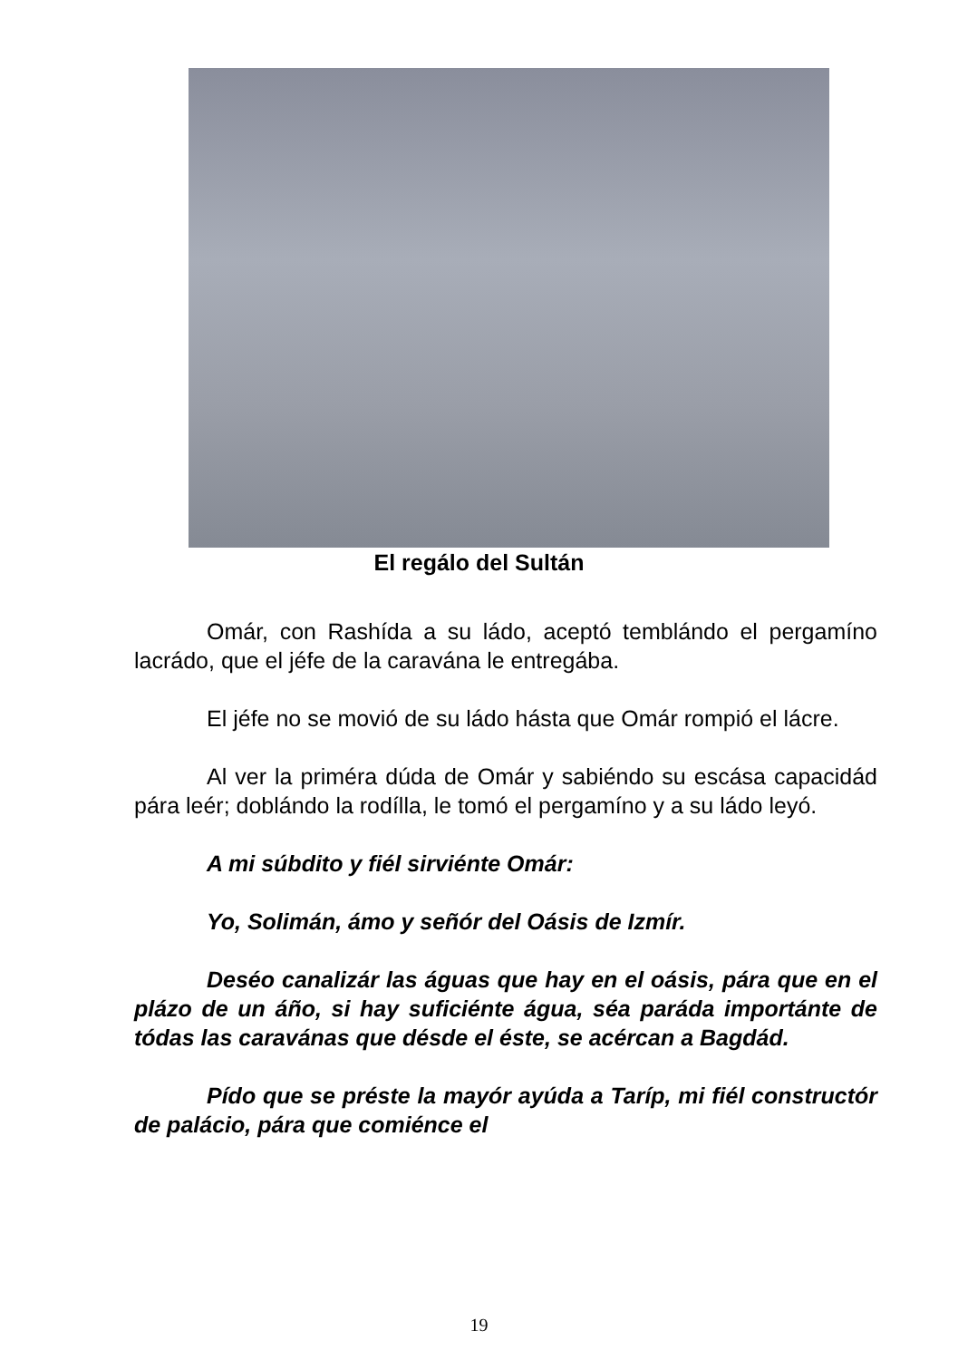El regálo del Sultán
Omár, con Rashída a su ládo, aceptó temblándo el pergamíno lacrádo, que el jéfe de la caravána le entregába.
El jéfe no se movió de su ládo hásta que Omár rompió el lácre.
Al ver la priméra dúda de Omár y sabiéndo su escása capacidád pára leér; doblándo la rodílla, le tomó el pergamíno y a su ládo leyó.
A mi súbdito y fiél sirviénte Omár:
Yo, Solimán, ámo y señór del Oásis de Izmír.
Deséo canalizár las águas que hay en el oásis, pára que en el plázo de un áño, si hay suficiénte água, séa paráda importánte de tódas las caravánas que désde el éste, se acércan a Bagdád.
Pído que se préste la mayór ayúda a Taríp, mi fiél constructór de palácio, pára que comiénce el
19